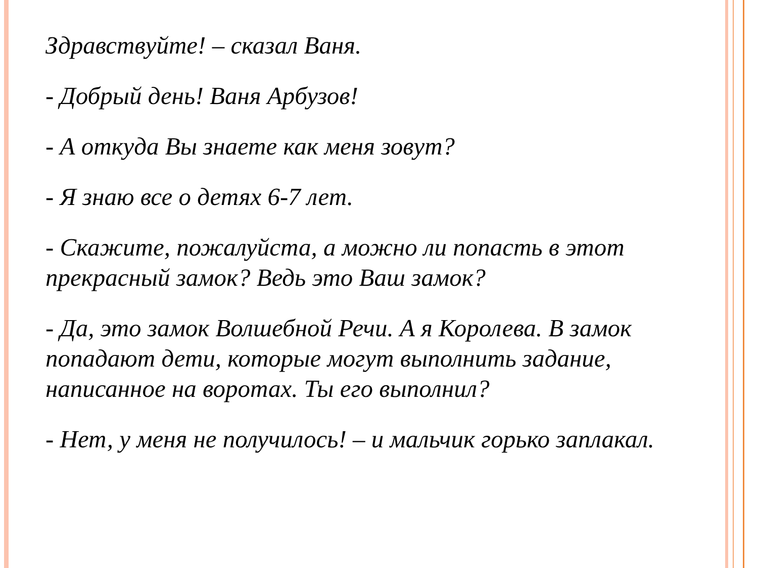Здравствуйте! – сказал Ваня.
- Добрый день! Ваня Арбузов!
- А откуда Вы знаете как меня зовут?
- Я знаю все о детях 6-7 лет.
- Скажите, пожалуйста, а можно ли попасть в этот прекрасный замок? Ведь это Ваш замок?
- Да, это замок Волшебной Речи. А я Королева. В замок попадают дети, которые могут выполнить задание, написанное на воротах. Ты его выполнил?
- Нет, у меня не получилось! – и мальчик горько заплакал.